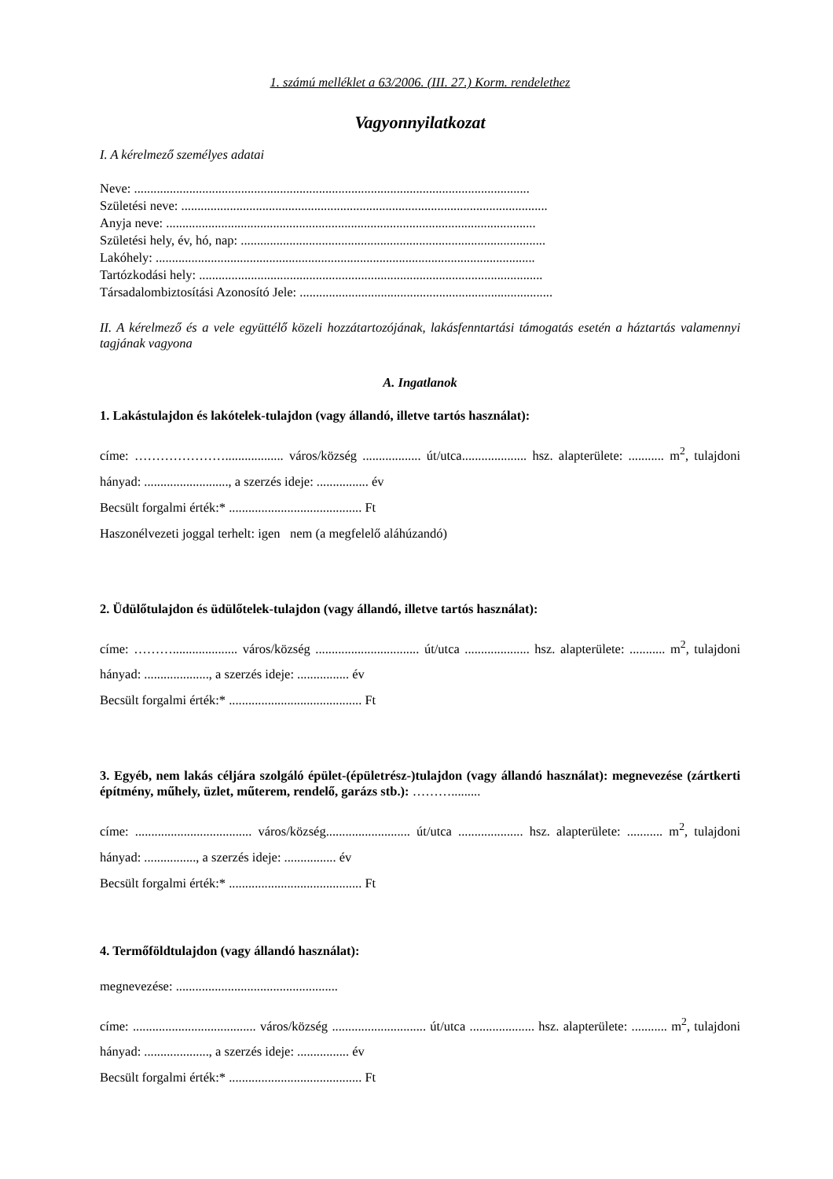1. számú melléklet a 63/2006. (III. 27.) Korm. rendelethez
Vagyonnyilatkozat
I. A kérelmező személyes adatai
Neve: ..........................................................................................................................
Születési neve: .................................................................................................................
Anyja neve: ..................................................................................................................
Születési hely, év, hó, nap: ..............................................................................................
Lakóhely: .....................................................................................................................
Tartózkodási hely: ..........................................................................................................
Társadalombiztosítási Azonosító Jele: ..............................................................................
II. A kérelmező és a vele együttélő közeli hozzátartozójának, lakásfenntartási támogatás esetén a háztartás valamennyi tagjának vagyona
A. Ingatlanok
1. Lakástulajdon és lakótelek-tulajdon (vagy állandó, illetve tartós használat):
címe: ………………….................. város/község .................. út/utca.................... hsz. alapterülete: ........... m<sup>2</sup>, tulajdoni hányad: .........................., a szerzés ideje: ................ év
Becsült forgalmi érték:* ......................................... Ft
Haszonélvezeti joggal terhelt: igen nem (a megfelelő aláhúzandó)
2. Üdülőtulajdon és üdülőtelek-tulajdon (vagy állandó, illetve tartós használat):
címe: ……….................... város/község ................................ út/utca .................... hsz. alapterülete: ........... m<sup>2</sup>, tulajdoni hányad: ...................., a szerzés ideje: ................ év
Becsült forgalmi érték:* ......................................... Ft
3. Egyéb, nem lakás céljára szolgáló épület-(épületrész-)tulajdon (vagy állandó használat): megnevezése (zártkerti építmény, műhely, üzlet, műterem, rendelő, garázs stb.): ……….........
címe: .................................... város/község.......................... út/utca .................... hsz. alapterülete: ........... m<sup>2</sup>, tulajdoni hányad: ................, a szerzés ideje: ................ év
Becsült forgalmi érték:* ......................................... Ft
4. Termőföldtulajdon (vagy állandó használat):
megnevezése: ..................................................
címe: ...................................... város/község ............................. út/utca .................... hsz. alapterülete: ........... m<sup>2</sup>, tulajdoni hányad: ...................., a szerzés ideje: ................ év
Becsült forgalmi érték:* ......................................... Ft